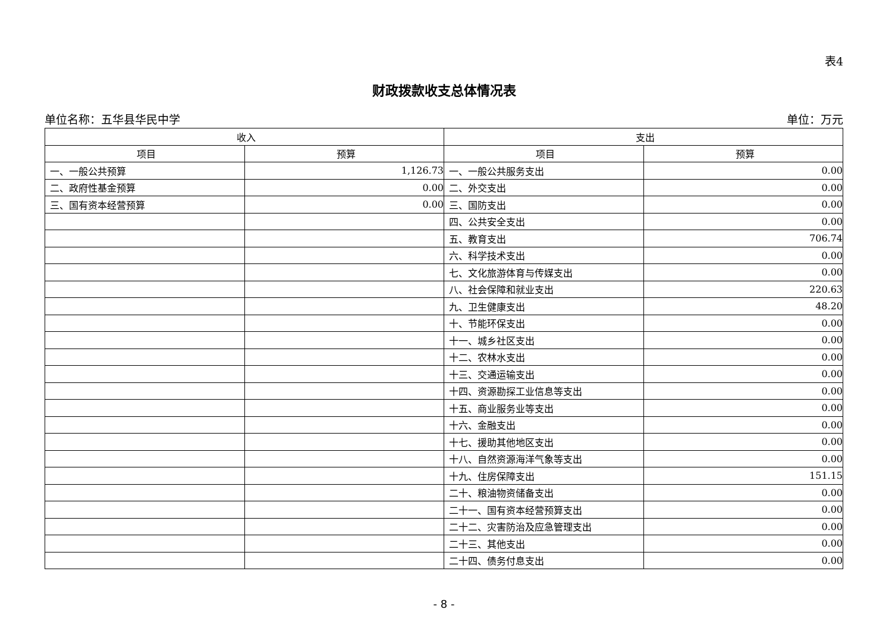表4
财政拨款收支总体情况表
单位名称：五华县华民中学 单位：万元
| 收入 | | 支出 | |
| --- | --- | --- | --- |
| 项目 | 预算 | 项目 | 预算 |
| 一、一般公共预算 | 1,126.73 | 一、一般公共服务支出 | 0.00 |
| 二、政府性基金预算 | 0.00 | 二、外交支出 | 0.00 |
| 三、国有资本经营预算 | 0.00 | 三、国防支出 | 0.00 |
| | | 四、公共安全支出 | 0.00 |
| | | 五、教育支出 | 706.74 |
| | | 六、科学技术支出 | 0.00 |
| | | 七、文化旅游体育与传媒支出 | 0.00 |
| | | 八、社会保障和就业支出 | 220.63 |
| | | 九、卫生健康支出 | 48.20 |
| | | 十、节能环保支出 | 0.00 |
| | | 十一、城乡社区支出 | 0.00 |
| | | 十二、农林水支出 | 0.00 |
| | | 十三、交通运输支出 | 0.00 |
| | | 十四、资源勘探工业信息等支出 | 0.00 |
| | | 十五、商业服务业等支出 | 0.00 |
| | | 十六、金融支出 | 0.00 |
| | | 十七、援助其他地区支出 | 0.00 |
| | | 十八、自然资源海洋气象等支出 | 0.00 |
| | | 十九、住房保障支出 | 151.15 |
| | | 二十、粮油物资储备支出 | 0.00 |
| | | 二十一、国有资本经营预算支出 | 0.00 |
| | | 二十二、灾害防治及应急管理支出 | 0.00 |
| | | 二十三、其他支出 | 0.00 |
| | | 二十四、债务付息支出 | 0.00 |
- 8 -